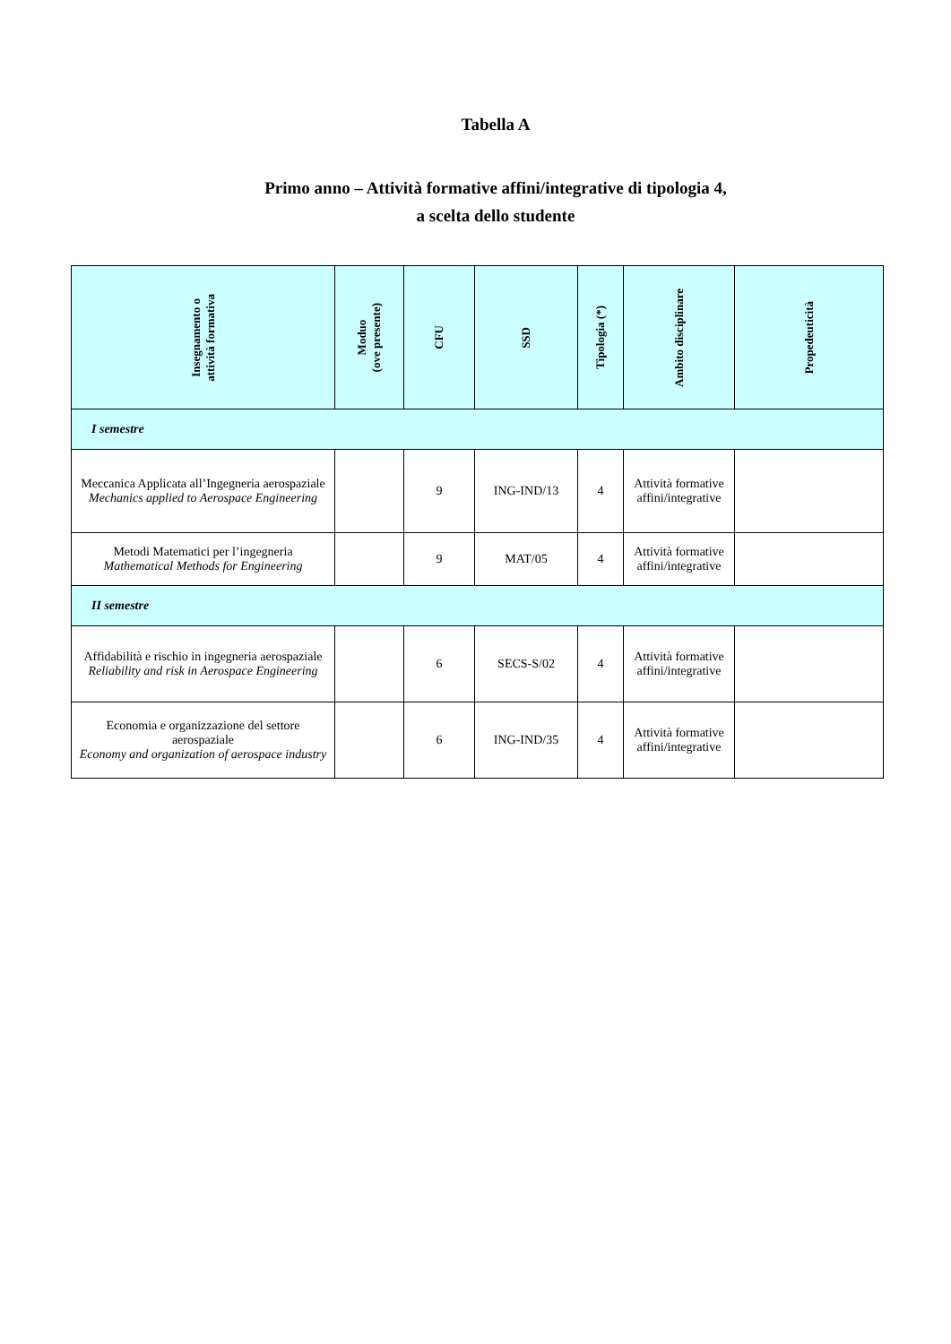Tabella A
Primo anno – Attività formative affini/integrative di tipologia 4,
a scelta dello studente
| Insegnamento o attività formativa | Moduo (ove presente) | CFU | SSD | Tipologia (*) | Ambito disciplinare | Propedeuticità |
| --- | --- | --- | --- | --- | --- | --- |
| I semestre | | | | | | |
| Meccanica Applicata all’Ingegneria aerospaziale Mechanics applied to Aerospace Engineering | | 9 | ING-IND/13 | 4 | Attività formative affini/integrative | |
| Metodi Matematici per l’ingegneria Mathematical Methods for Engineering | | 9 | MAT/05 | 4 | Attività formative affini/integrative | |
| II semestre | | | | | | |
| Affidabilità e rischio in ingegneria aerospaziale Reliability and risk in Aerospace Engineering | | 6 | SECS-S/02 | 4 | Attività formative affini/integrative | |
| Economia e organizzazione del settore aerospaziale Economy and organization of aerospace industry | | 6 | ING-IND/35 | 4 | Attività formative affini/integrative | |